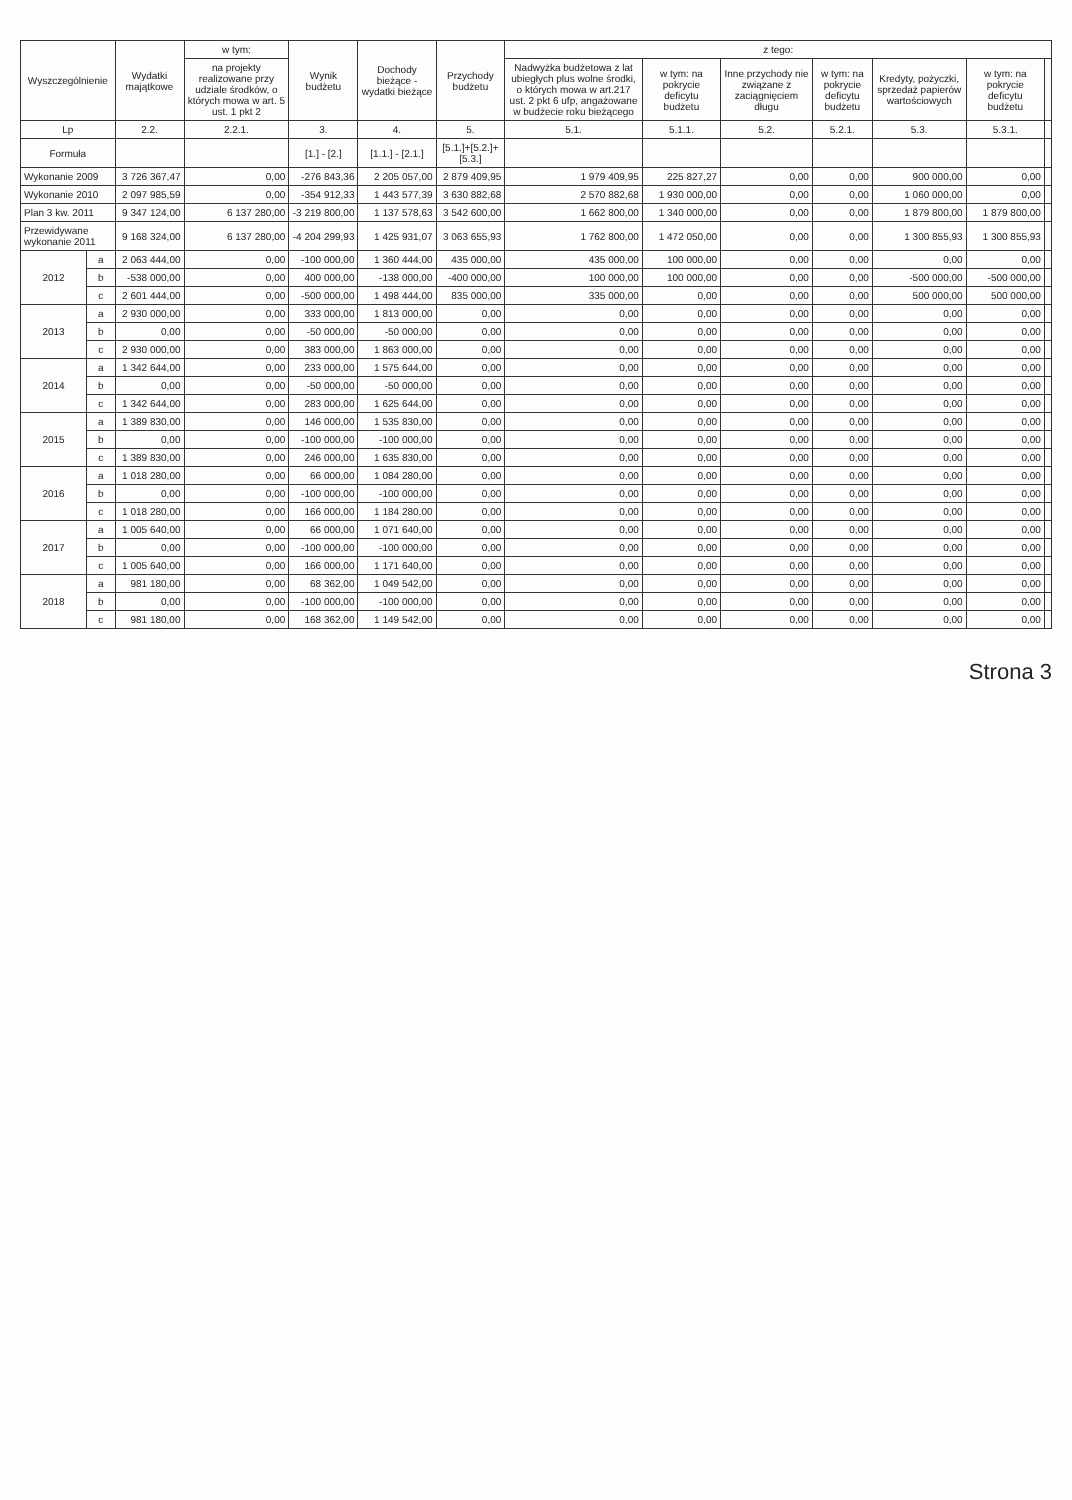| Wyszczególnienie | | Wydatki majątkowe | w tym: | Wynik budżetu | Dochody bieżące - wydatki bieżące | Przychody budżetu | z tego: | | | | | | |
| --- | --- | --- | --- | --- | --- | --- | --- | --- | --- | --- | --- | --- | --- |
| | | | na projekty realizowane przy udziale środków, o których mowa w art. 5 ust. 1 pkt 2 | | | | Nadwyżka budżetowa z lat ubiegłych plus wolne środki, o których mowa w art.217 ust. 2 pkt 6 ufp, angażowane w budżecie roku bieżącego | w tym: na pokrycie deficytu budżetu | Inne przychody nie związane z zaciągnięciem długu | w tym: na pokrycie deficytu budżetu | Kredyty, pożyczki, sprzedaż papierów wartościowych | w tym: na pokrycie deficytu budżetu | |
| Lp | | 2.2. | 2.2.1. | 3. | 4. | 5. | 5.1. | 5.1.1. | 5.2. | 5.2.1. | 5.3. | 5.3.1. | |
| Formuła | | | | [1.] - [2.] | [1.1.] - [2.1.] | [5.1.]+[5.2.]+[5.3.] | | | | | | | |
| Wykonanie 2009 | | 3 726 367,47 | 0,00 | -276 843,36 | 2 205 057,00 | 2 879 409,95 | 1 979 409,95 | 225 827,27 | 0,00 | 0,00 | 900 000,00 | 0,00 | |
| Wykonanie 2010 | | 2 097 985,59 | 0,00 | -354 912,33 | 1 443 577,39 | 3 630 882,68 | 2 570 882,68 | 1 930 000,00 | 0,00 | 0,00 | 1 060 000,00 | 0,00 | |
| Plan 3 kw. 2011 | | 9 347 124,00 | 6 137 280,00 | -3 219 800,00 | 1 137 578,63 | 3 542 600,00 | 1 662 800,00 | 1 340 000,00 | 0,00 | 0,00 | 1 879 800,00 | 1 879 800,00 | |
| Przewidywane wykonanie 2011 | | 9 168 324,00 | 6 137 280,00 | -4 204 299,93 | 1 425 931,07 | 3 063 655,93 | 1 762 800,00 | 1 472 050,00 | 0,00 | 0,00 | 1 300 855,93 | 1 300 855,93 | |
| 2012 | a | 2 063 444,00 | 0,00 | -100 000,00 | 1 360 444,00 | 435 000,00 | 435 000,00 | 100 000,00 | 0,00 | 0,00 | 0,00 | 0,00 | |
| | b | -538 000,00 | 0,00 | 400 000,00 | -138 000,00 | -400 000,00 | 100 000,00 | 100 000,00 | 0,00 | 0,00 | -500 000,00 | -500 000,00 | |
| | c | 2 601 444,00 | 0,00 | -500 000,00 | 1 498 444,00 | 835 000,00 | 335 000,00 | 0,00 | 0,00 | 0,00 | 500 000,00 | 500 000,00 | |
| 2013 | a | 2 930 000,00 | 0,00 | 333 000,00 | 1 813 000,00 | 0,00 | 0,00 | 0,00 | 0,00 | 0,00 | 0,00 | 0,00 | |
| | b | 0,00 | 0,00 | -50 000,00 | -50 000,00 | 0,00 | 0,00 | 0,00 | 0,00 | 0,00 | 0,00 | 0,00 | |
| | c | 2 930 000,00 | 0,00 | 383 000,00 | 1 863 000,00 | 0,00 | 0,00 | 0,00 | 0,00 | 0,00 | 0,00 | 0,00 | |
| 2014 | a | 1 342 644,00 | 0,00 | 233 000,00 | 1 575 644,00 | 0,00 | 0,00 | 0,00 | 0,00 | 0,00 | 0,00 | 0,00 | |
| | b | 0,00 | 0,00 | -50 000,00 | -50 000,00 | 0,00 | 0,00 | 0,00 | 0,00 | 0,00 | 0,00 | 0,00 | |
| | c | 1 342 644,00 | 0,00 | 283 000,00 | 1 625 644,00 | 0,00 | 0,00 | 0,00 | 0,00 | 0,00 | 0,00 | 0,00 | |
| 2015 | a | 1 389 830,00 | 0,00 | 146 000,00 | 1 535 830,00 | 0,00 | 0,00 | 0,00 | 0,00 | 0,00 | 0,00 | 0,00 | |
| | b | 0,00 | 0,00 | -100 000,00 | -100 000,00 | 0,00 | 0,00 | 0,00 | 0,00 | 0,00 | 0,00 | 0,00 | |
| | c | 1 389 830,00 | 0,00 | 246 000,00 | 1 635 830,00 | 0,00 | 0,00 | 0,00 | 0,00 | 0,00 | 0,00 | 0,00 | |
| 2016 | a | 1 018 280,00 | 0,00 | 66 000,00 | 1 084 280,00 | 0,00 | 0,00 | 0,00 | 0,00 | 0,00 | 0,00 | 0,00 | |
| | b | 0,00 | 0,00 | -100 000,00 | -100 000,00 | 0,00 | 0,00 | 0,00 | 0,00 | 0,00 | 0,00 | 0,00 | |
| | c | 1 018 280,00 | 0,00 | 166 000,00 | 1 184 280,00 | 0,00 | 0,00 | 0,00 | 0,00 | 0,00 | 0,00 | 0,00 | |
| 2017 | a | 1 005 640,00 | 0,00 | 66 000,00 | 1 071 640,00 | 0,00 | 0,00 | 0,00 | 0,00 | 0,00 | 0,00 | 0,00 | |
| | b | 0,00 | 0,00 | -100 000,00 | -100 000,00 | 0,00 | 0,00 | 0,00 | 0,00 | 0,00 | 0,00 | 0,00 | |
| | c | 1 005 640,00 | 0,00 | 166 000,00 | 1 171 640,00 | 0,00 | 0,00 | 0,00 | 0,00 | 0,00 | 0,00 | 0,00 | |
| 2018 | a | 981 180,00 | 0,00 | 68 362,00 | 1 049 542,00 | 0,00 | 0,00 | 0,00 | 0,00 | 0,00 | 0,00 | 0,00 | |
| | b | 0,00 | 0,00 | -100 000,00 | -100 000,00 | 0,00 | 0,00 | 0,00 | 0,00 | 0,00 | 0,00 | 0,00 | |
| | c | 981 180,00 | 0,00 | 168 362,00 | 1 149 542,00 | 0,00 | 0,00 | 0,00 | 0,00 | 0,00 | 0,00 | 0,00 | |
Strona 3